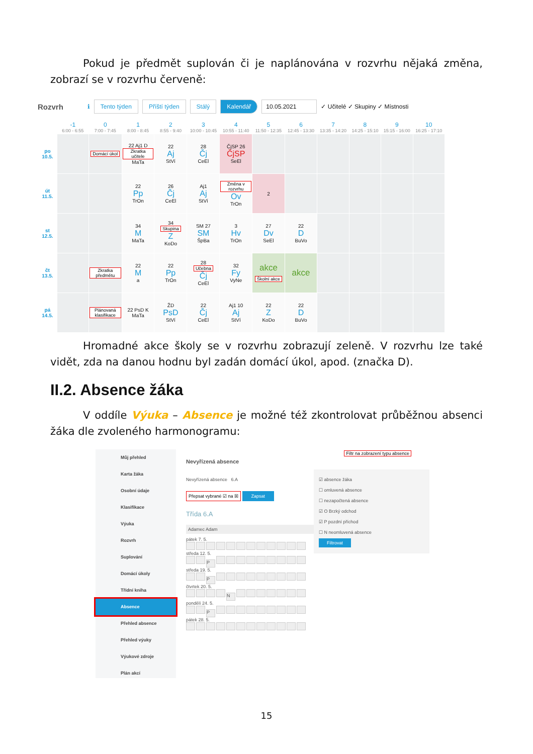Pokud je předmět suplován či je naplánována v rozvrhu nějaká změna, zobrazí se v rozvrhu červeně:
Rozvrh ℹ Tento týden Příští týden Stálý Kalendář 10.05.2021 ✓ Učitelé ✓ Skupiny ✓ Místnosti
| | -1 6:00 - 6:55 | 0 7:00 - 7:45 | 1 8:00 - 8:45 | 2 8:55 - 9:40 | 3 10:00 - 10:45 | 4 10:55 - 11:40 | 5 11:50 - 12:35 | 6 12:45 - 13:30 | 7 13:35 - 14:20 | 8 14:25 - 15:10 | 9 15:15 - 16:00 | 10 16:25 - 17:10 |
| --- | --- | --- | --- | --- | --- | --- | --- | --- | --- | --- | --- | --- |
| po 10.5. | | Domácí úkol | 22 Aj1 D Zkratka učitele MaTa | 22 Aj StVí | 28 Čj CeEl | ČjSP 26 ČjSP SeEl | | | | | | |
| út 11.5. | | | 22 Pp TrOn | 26 Čj CeEl | Aj1 Aj StVí | Změna v rozvrhu Ov TrOn | 2 | | | | | |
| st 12.5. | | | 34 M MaTa | 34 Skupina Z KoDo | SM 27 SM ŠpBa | 3 Hv TrOn | 27 Dv SeEl | 22 D BuVo | | | | |
| čt 13.5. | | Zkratka předmětu | 22 M a | 22 Pp TrOn | 28 Učebna Čj CeEl | 32 Fy VyNe | akce Školní akce | akce | | | | |
| pá 14.5. | | Plánovaná klasifikace | 22 PsD K MaTa | ŽD PsD StVí | 22 Čj CeEl | Aj1 10 Aj StVí | 22 Z KoDo | 22 D BuVo | | | | |
Hromadné akce školy se v rozvrhu zobrazují zeleně. V rozvrhu lze také vidět, zda na danou hodnu byl zadán domácí úkol, apod. (značka D).
II.2. Absence žáka
V oddíle Výuka – Absence je možné též zkontrolovat průběžnou absenci žáka dle zvoleného harmonogramu:
Můj přehled
Karta žáka
Osobní údaje
Klasifikace
Výuka
Rozvrh
Suplování
Domácí úkoly
Třídní kniha
Absence
Přehled absence
Přehled výuky
Výukové zdroje
Plán akcí
Nevyřízená absence
Nevyřízená absence 6.A
Přepsat vybrané ☑ na ☒ Zapsat
Třída 6.A
Adamec Adam
pátek 7. 5.
středa 12. 5.
P
středa 19. 5.
P
čtvrtek 20. 5.
N
pondělí 24. 5.
P
pátek 28. 5.
Filtr na zobrazení typu absence
☑ absence žáka
☐ omluvená absence
☐ nezapočtená absence
☑ O Brzký odchod
☑ P pozdní příchod
☐ N neomluvená absence
Filtrovat
15